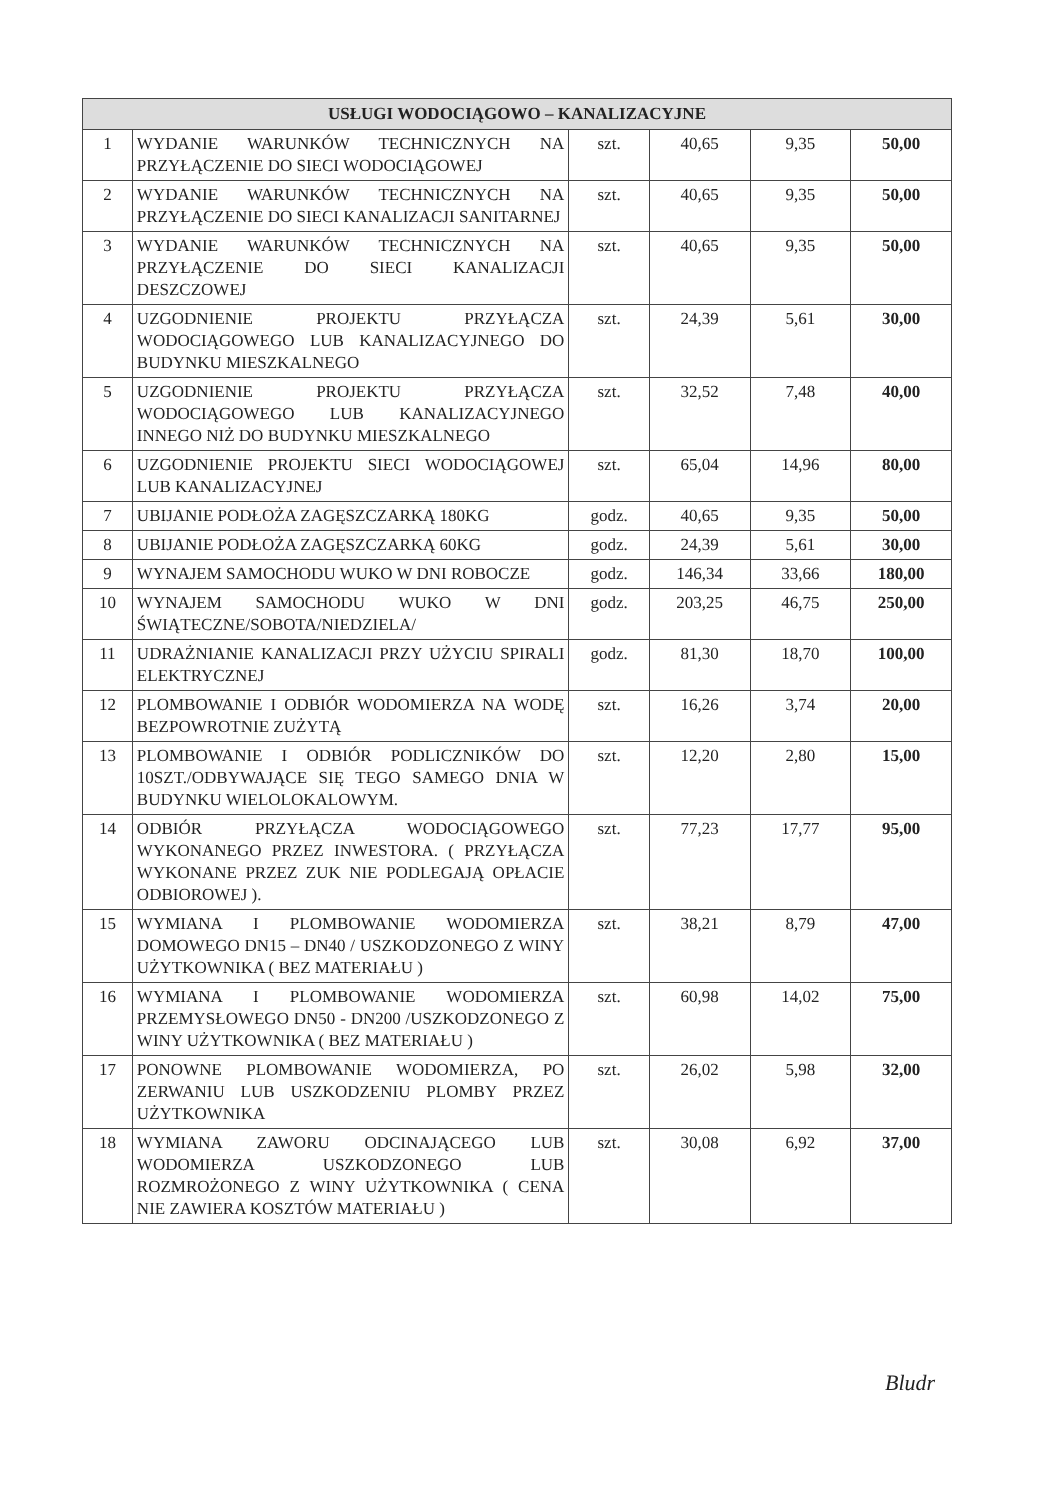| USŁUGI WODOCIĄGOWO – KANALIZACYJNE | | | | | |
| --- | --- | --- | --- | --- | --- |
| 1 | WYDANIE WARUNKÓW TECHNICZNYCH NA PRZYŁĄCZENIE DO SIECI WODOCIĄGOWEJ | szt. | 40,65 | 9,35 | 50,00 |
| 2 | WYDANIE WARUNKÓW TECHNICZNYCH NA PRZYŁĄCZENIE DO SIECI KANALIZACJI SANITARNEJ | szt. | 40,65 | 9,35 | 50,00 |
| 3 | WYDANIE WARUNKÓW TECHNICZNYCH NA PRZYŁĄCZENIE DO SIECI KANALIZACJI DESZCZOWEJ | szt. | 40,65 | 9,35 | 50,00 |
| 4 | UZGODNIENIE PROJEKTU PRZYŁĄCZA WODOCIĄGOWEGO LUB KANALIZACYJNEGO DO BUDYNKU MIESZKALNEGO | szt. | 24,39 | 5,61 | 30,00 |
| 5 | UZGODNIENIE PROJEKTU PRZYŁĄCZA WODOCIĄGOWEGO LUB KANALIZACYJNEGO INNEGO NIŻ DO BUDYNKU MIESZKALNEGO | szt. | 32,52 | 7,48 | 40,00 |
| 6 | UZGODNIENIE PROJEKTU SIECI WODOCIĄGOWEJ LUB KANALIZACYJNEJ | szt. | 65,04 | 14,96 | 80,00 |
| 7 | UBIJANIE PODŁOŻA ZAGĘSZCZARKĄ 180KG | godz. | 40,65 | 9,35 | 50,00 |
| 8 | UBIJANIE PODŁOŻA ZAGĘSZCZARKĄ 60KG | godz. | 24,39 | 5,61 | 30,00 |
| 9 | WYNAJEM SAMOCHODU WUKO W DNI ROBOCZE | godz. | 146,34 | 33,66 | 180,00 |
| 10 | WYNAJEM SAMOCHODU WUKO W DNI ŚWIĄTECZNE/SOBOTA/NIEDZIELA/ | godz. | 203,25 | 46,75 | 250,00 |
| 11 | UDRAŻNIANIE KANALIZACJI PRZY UŻYCIU SPIRALI ELEKTRYCZNEJ | godz. | 81,30 | 18,70 | 100,00 |
| 12 | PLOMBOWANIE I ODBIÓR WODOMIERZA NA WODĘ BEZPOWROTNIE ZUŻYTĄ | szt. | 16,26 | 3,74 | 20,00 |
| 13 | PLOMBOWANIE I ODBIÓR PODLICZNIKÓW DO 10SZT./ODBYWAJĄCE SIĘ TEGO SAMEGO DNIA W BUDYNKU WIELOLOKALOWYM. | szt. | 12,20 | 2,80 | 15,00 |
| 14 | ODBIÓR PRZYŁĄCZA WODOCIĄGOWEGO WYKONANEGO PRZEZ INWESTORA. ( PRZYŁĄCZA WYKONANE PRZEZ ZUK NIE PODLEGAJĄ OPŁACIE ODBIOROWEJ ). | szt. | 77,23 | 17,77 | 95,00 |
| 15 | WYMIANA I PLOMBOWANIE WODOMIERZA DOMOWEGO DN15 – DN40 / USZKODZONEGO Z WINY UŻYTKOWNIKA ( BEZ MATERIAŁU ) | szt. | 38,21 | 8,79 | 47,00 |
| 16 | WYMIANA I PLOMBOWANIE WODOMIERZA PRZEMYSŁOWEGO DN50 - DN200 /USZKODZONEGO Z WINY UŻYTKOWNIKA ( BEZ MATERIAŁU ) | szt. | 60,98 | 14,02 | 75,00 |
| 17 | PONOWNE PLOMBOWANIE WODOMIERZA, PO ZERWANIU LUB USZKODZENIU PLOMBY PRZEZ UŻYTKOWNIKA | szt. | 26,02 | 5,98 | 32,00 |
| 18 | WYMIANA ZAWORU ODCINAJĄCEGO LUB WODOMIERZA USZKODZONEGO LUB ROZMROŻONEGO Z WINY UŻYTKOWNIKA ( CENA NIE ZAWIERA KOSZTÓW MATERIAŁU ) | szt. | 30,08 | 6,92 | 37,00 |
Bludr